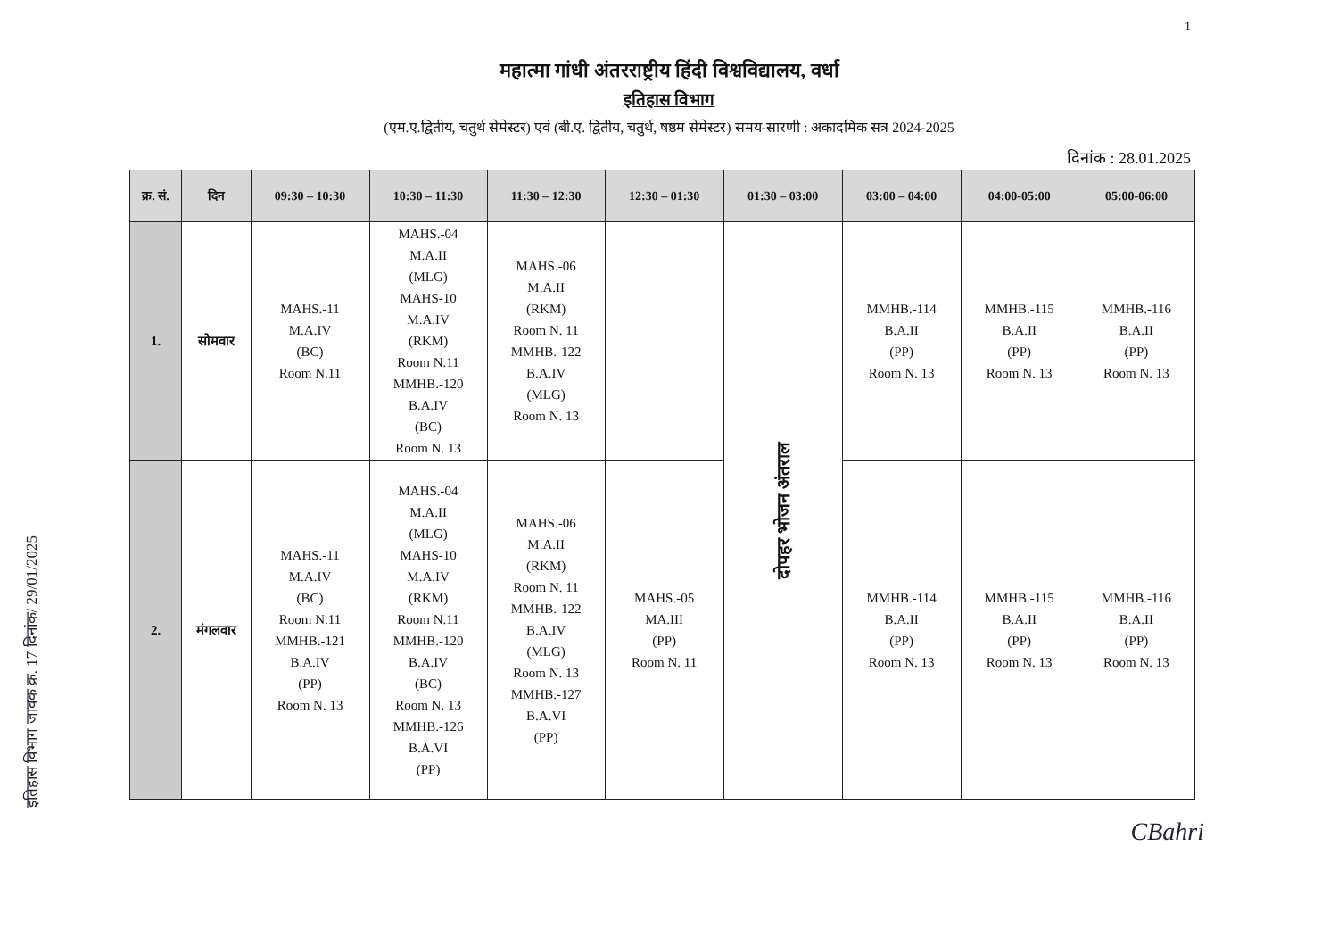1
महात्मा गांधी अंतरराष्ट्रीय हिंदी विश्वविद्यालय, वर्धा
इतिहास विभाग
(एम.ए.द्वितीय, चतुर्थ सेमेस्टर) एवं (बी.ए. द्वितीय, चतुर्थ, षष्ठम सेमेस्टर) समय-सारणी : अकादमिक सत्र 2024-2025
दिनांक : 28.01.2025
| क्र. सं. | दिन | 09:30 – 10:30 | 10:30 – 11:30 | 11:30 – 12:30 | 12:30 – 01:30 | 01:30 – 03:00 | 03:00 – 04:00 | 04:00-05:00 | 05:00-06:00 |
| --- | --- | --- | --- | --- | --- | --- | --- | --- | --- |
| 1. | सोमवार | MAHS.-11 M.A.IV (BC) Room N.11 | MAHS.-04 M.A.II (MLG) MAHS-10 M.A.IV (RKM) Room N.11 MMHB.-120 B.A.IV (BC) Room N. 13 | MAHS.-06 M.A.II (RKM) Room N. 11 MMHB.-122 B.A.IV (MLG) Room N. 13 | | दोपहर भोजन अंतराल | MMHB.-114 B.A.II (PP) Room N. 13 | MMHB.-115 B.A.II (PP) Room N. 13 | MMHB.-116 B.A.II (PP) Room N. 13 |
| 2. | मंगलवार | MAHS.-11 M.A.IV (BC) Room N.11 MMHB.-121 B.A.IV (PP) Room N. 13 | MAHS.-04 M.A.II (MLG) MAHS-10 M.A.IV (RKM) Room N.11 MMHB.-120 B.A.IV (BC) Room N. 13 MMHB.-126 B.A.VI (PP) | MAHS.-06 M.A.II (RKM) Room N. 11 MMHB.-122 B.A.IV (MLG) Room N. 13 MMHB.-127 B.A.VI (PP) | MAHS.-05 MA.III (PP) Room N. 11 | | MMHB.-114 B.A.II (PP) Room N. 13 | MMHB.-115 B.A.II (PP) Room N. 13 | MMHB.-116 B.A.II (PP) Room N. 13 |
इतिहास विभाग जावक क्र. 17 दिनांक/ 29/01/2025
CBahri